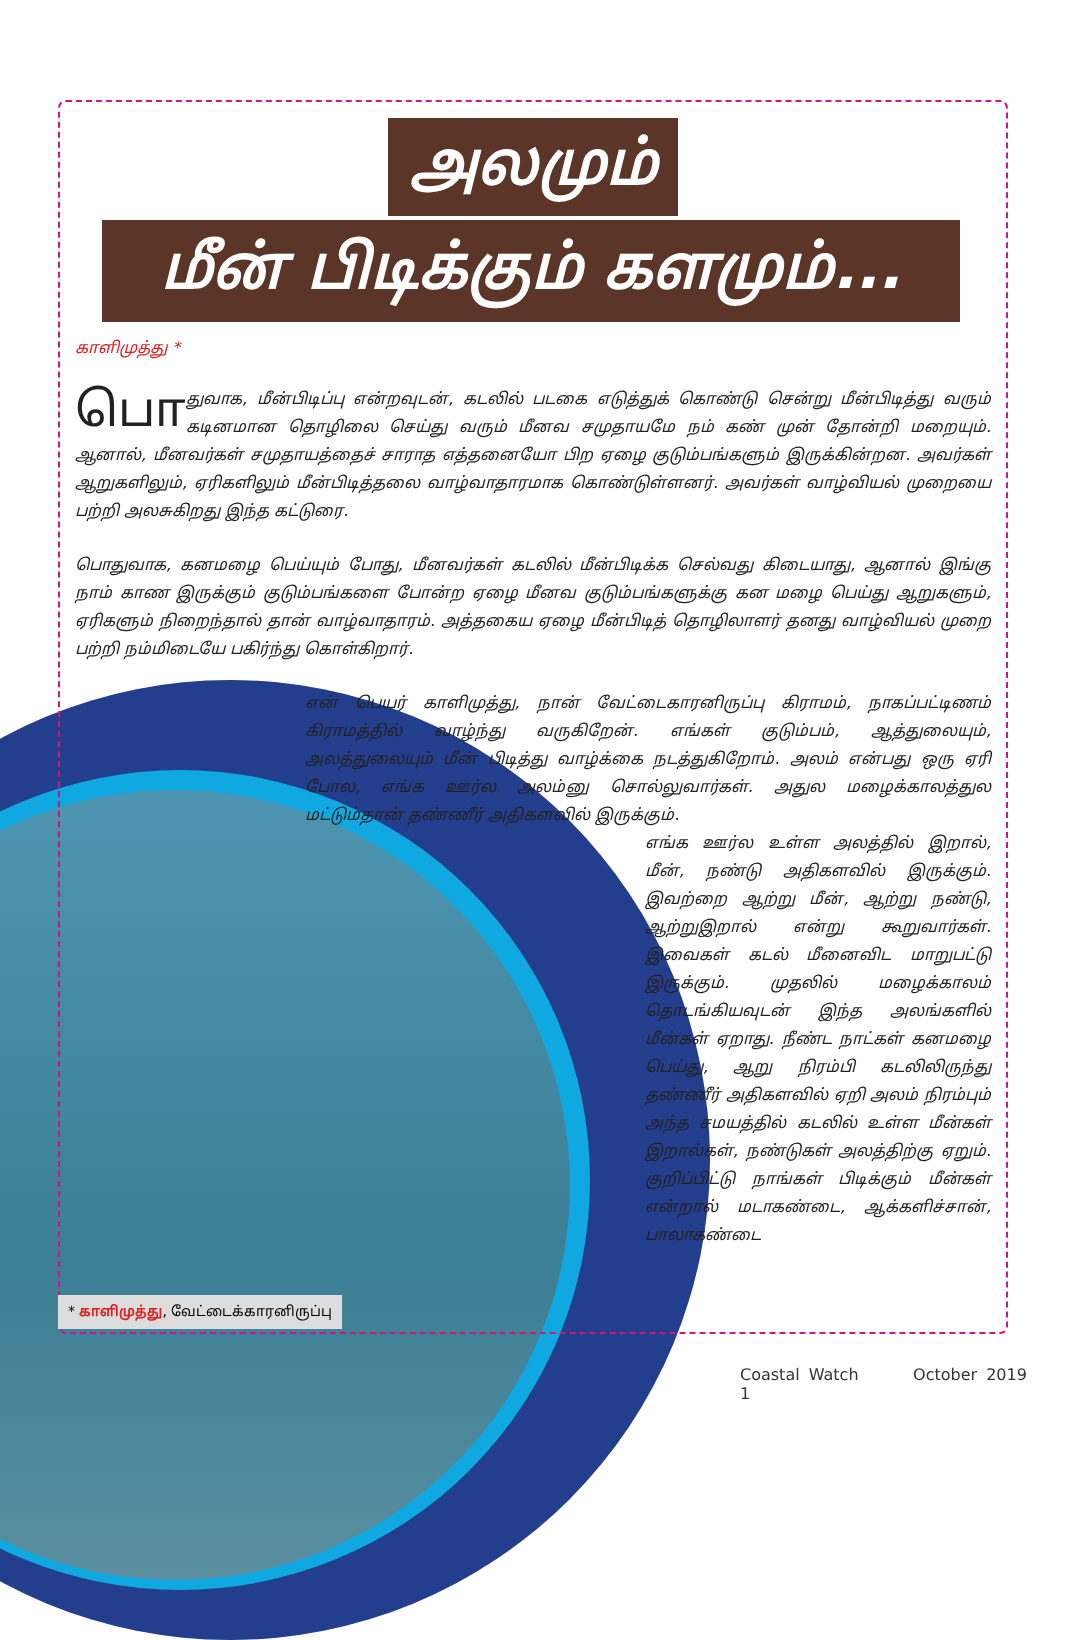அலமும்
மீன் பிடிக்கும் களமும்...
காளிமுத்து *
பொ துவாக, மீன்பிடிப்பு என்றவுடன், கடலில் படகை எடுத்துக் கொண்டு சென்று மீன்பிடித்து வரும் கடினமான தொழிலை செய்து வரும் மீனவ சமுதாயமே நம் கண் முன் தோன்றி மறையும். ஆனால், மீனவர்கள் சமுதாயத்தைச் சாராத எத்தனையோ பிற ஏழை குடும்பங்களும் இருக்கின்றன. அவர்கள் ஆறுகளிலும், ஏரிகளிலும் மீன்பிடித்தலை வாழ்வாதாரமாக கொண்டுள்ளனர். அவர்கள் வாழ்வியல் முறையை பற்றி அலசுகிறது இந்த கட்டுரை.
பொதுவாக, கனமழை பெய்யும் போது, மீனவர்கள் கடலில் மீன்பிடிக்க செல்வது கிடையாது, ஆனால் இங்கு நாம் காண இருக்கும் குடும்பங்களை போன்ற ஏழை மீனவ குடும்பங்களுக்கு கன மழை பெய்து ஆறுகளும், ஏரிகளும் நிறைந்தால் தான் வாழ்வாதாரம். அத்தகைய ஏழை மீன்பிடித் தொழிலாளர் தனது வாழ்வியல் முறை பற்றி நம்மிடையே பகிர்ந்து கொள்கிறார்.
என் பெயர் காளிமுத்து, நான் வேட்டைகாரனிருப்பு கிராமம், நாகப்பட்டிணம் கிராமத்தில் வாழ்ந்து வருகிறேன். எங்கள் குடும்பம், ஆத்துலையும், அலத்துலையும் மீன் பிடித்து வாழ்க்கை நடத்துகிறோம். அலம் என்பது ஒரு ஏரி போல, எங்க ஊர்ல அலம்னு சொல்லுவார்கள். அதுல மழைக்காலத்துல மட்டும்தான் தண்ணீர் அதிகளவில் இருக்கும்.
எங்க ஊர்ல உள்ள அலத்தில் இறால், மீன், நண்டு அதிகளவில் இருக்கும். இவற்றை ஆற்று மீன், ஆற்று நண்டு, ஆற்றுஇறால் என்று கூறுவார்கள். இவைகள் கடல் மீனைவிட மாறுபட்டு இருக்கும். முதலில் மழைக்காலம் தொடங்கியவுடன் இந்த அலங்களில் மீன்கள் ஏறாது. நீண்ட நாட்கள் கனமழை பெய்து, ஆறு நிரம்பி கடலிலிருந்து தண்ணீர் அதிகளவில் ஏறி அலம் நிரம்பும் அந்த சமயத்தில் கடலில் உள்ள மீன்கள் இறால்கள், நண்டுகள் அலத்திற்கு ஏறும். குறிப்பிட்டு நாங்கள் பிடிக்கும் மீன்கள் என்றால் மடாகண்டை, ஆக்களிச்சான், பாலாகண்டை
* காளிமுத்து, வேட்டைக்காரனிருப்பு
Coastal Watch October 2019 1